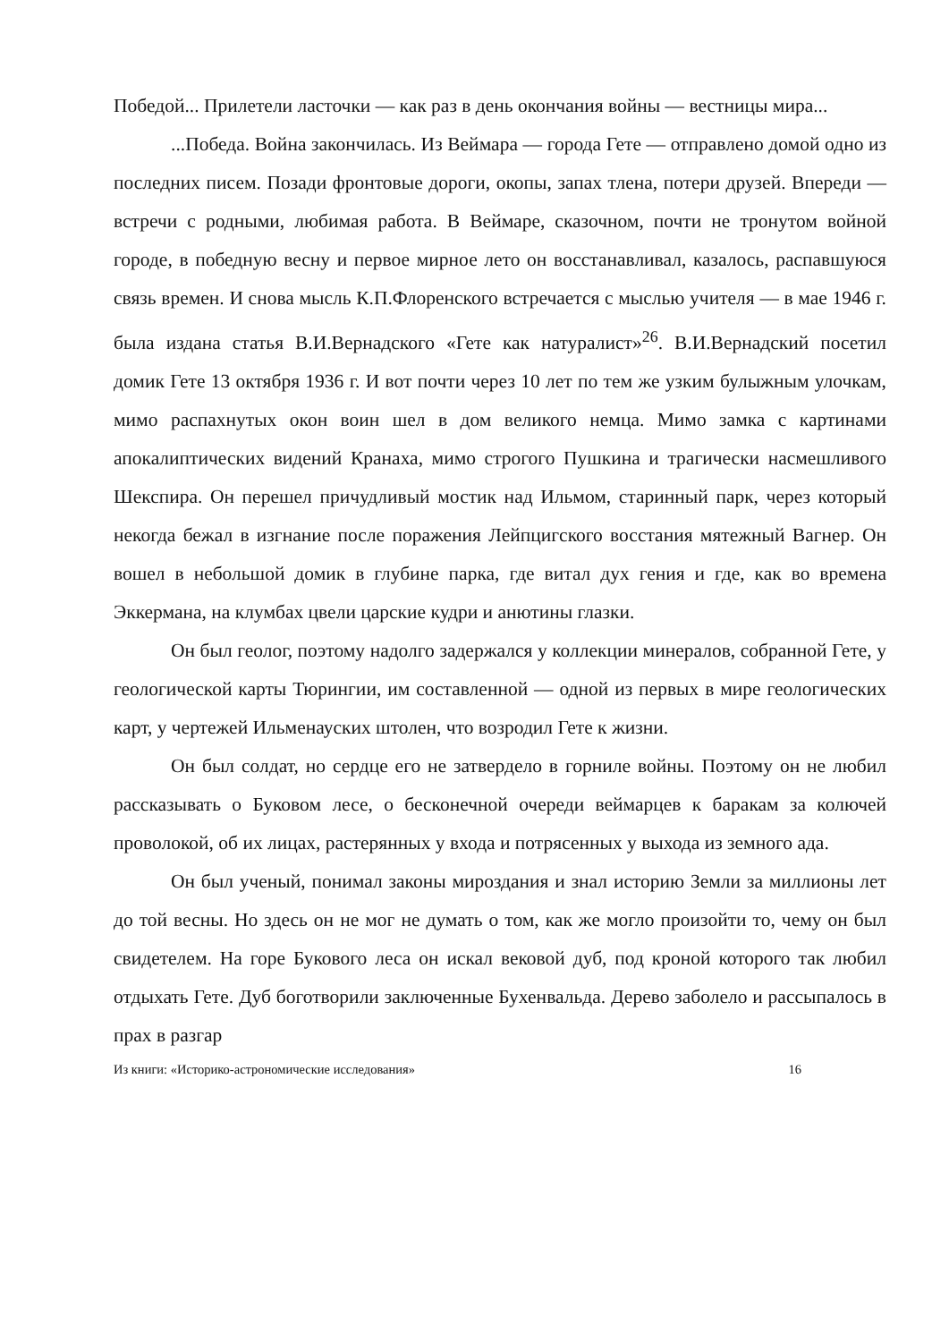Победой... Прилетели ласточки — как раз в день окончания войны — вестницы мира...
...Победа. Война закончилась. Из Веймара — города Гете — отправлено домой одно из последних писем. Позади фронтовые дороги, окопы, запах тлена, потери друзей. Впереди — встречи с родными, любимая работа. В Веймаре, сказочном, почти не тронутом войной городе, в победную весну и первое мирное лето он восстанавливал, казалось, распавшуюся связь времен. И снова мысль К.П.Флоренского встречается с мыслью учителя — в мае 1946 г. была издана статья В.И.Вернадского «Гете как натуралист»<sup>26</sup>. В.И.Вернадский посетил домик Гете 13 октября 1936 г. И вот почти через 10 лет по тем же узким булыжным улочкам, мимо распахнутых окон воин шел в дом великого немца. Мимо замка с картинами апокалиптических видений Кранаха, мимо строгого Пушкина и трагически насмешливого Шекспира. Он перешел причудливый мостик над Ильмом, старинный парк, через который некогда бежал в изгнание после поражения Лейпцигского восстания мятежный Вагнер. Он вошел в небольшой домик в глубине парка, где витал дух гения и где, как во времена Эккермана, на клумбах цвели царские кудри и анютины глазки.
Он был геолог, поэтому надолго задержался у коллекции минералов, собранной Гете, у геологической карты Тюрингии, им составленной — одной из первых в мире геологических карт, у чертежей Ильменауских штолен, что возродил Гете к жизни.
Он был солдат, но сердце его не затвердело в горниле войны. Поэтому он не любил рассказывать о Буковом лесе, о бесконечной очереди веймарцев к баракам за колючей проволокой, об их лицах, растерянных у входа и потрясенных у выхода из земного ада.
Он был ученый, понимал законы мироздания и знал историю Земли за миллионы лет до той весны. Но здесь он не мог не думать о том, как же могло произойти то, чему он был свидетелем. На горе Букового леса он искал вековой дуб, под кроной которого так любил отдыхать Гете. Дуб боготворили заключенные Бухенвальда. Дерево заболело и рассыпалось в прах в разгар
Из книги: «Историко-астрономические исследования» 16